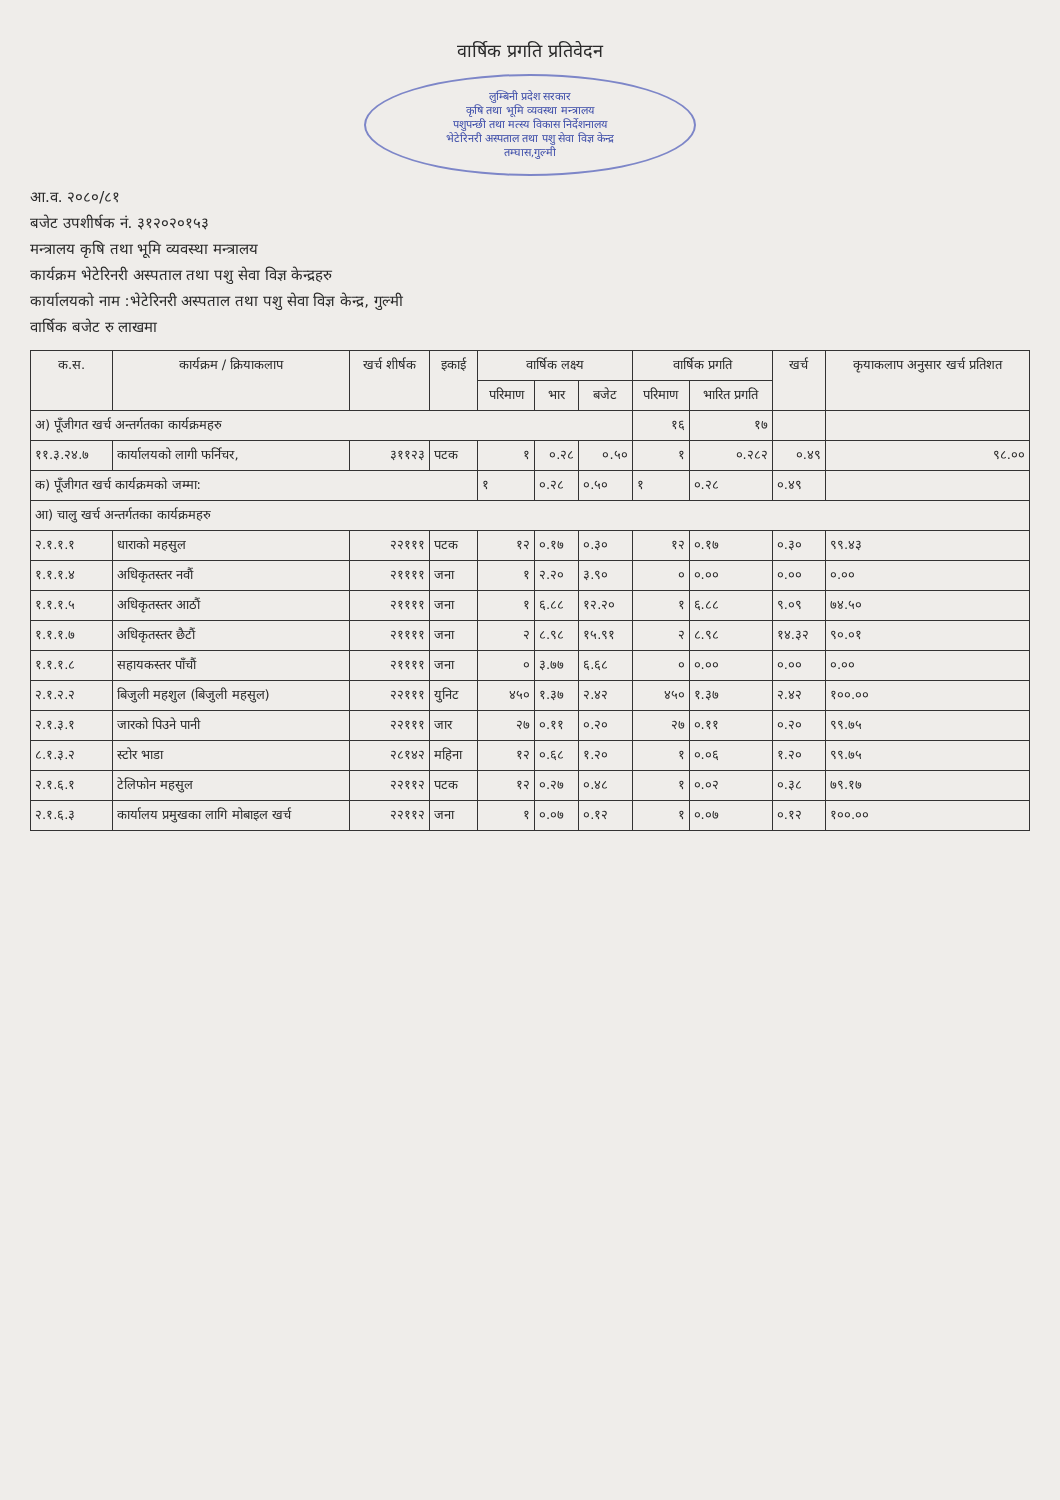वार्षिक प्रगति प्रतिवेदन
लुम्बिनी प्रदेश सरकार
कृषि तथा भूमि व्यवस्था मन्त्रालय
पशुपन्छी तथा मत्स्य विकास निर्देशनालय
भेटेरिनरी अस्पताल तथा पशु सेवा विज्ञ केन्द्र
तम्घास,गुल्मी
आ.व. २०८०/८१
बजेट उपशीर्षक नं. ३१२०२०१५३
मन्त्रालय कृषि तथा भूमि व्यवस्था मन्त्रालय
कार्यक्रम भेटेरिनरी अस्पताल तथा पशु सेवा विज्ञ केन्द्रहरु
कार्यालयको नाम :भेटेरिनरी अस्पताल तथा पशु सेवा विज्ञ केन्द्र, गुल्मी
वार्षिक बजेट रु लाखमा
| क.स. | कार्यक्रम / क्रियाकलाप | खर्च शीर्षक | इकाई | वार्षिक लक्ष्य | | | वार्षिक प्रगति | | खर्च | कृयाकलाप अनुसार खर्च प्रतिशत |
| --- | --- | --- | --- | --- | --- | --- | --- | --- | --- | --- |
| | | | | परिमाण | भार | बजेट | परिमाण | भारित प्रगति | | |
| अ) पूँजीगत खर्च अन्तर्गतका कार्यक्रमहरु | | | | | | | १६ | १७ | | |
| ११.३.२४.७ | कार्यालयको लागी फर्निचर, | ३११२३ | पटक | १ | ०.२८ | ०.५० | १ | ०.२८२ | ०.४९ | ९८.०० |
| क) पूँजीगत खर्च कार्यक्रमको जम्मा: | | | | १ | ०.२८ | ०.५० | १ | ०.२८ | ०.४९ | |
| आ) चालु खर्च अन्तर्गतका कार्यक्रमहरु | | | | | | | | | | |
| २.१.१.१ | धाराको महसुल | २२१११ | पटक | १२ | ०.१७ | ०.३० | १२ | ०.१७ | ०.३० | ९९.४३ |
| १.१.१.४ | अधिकृतस्तर नवौं | २११११ | जना | १ | २.२० | ३.९० | ० | ०.०० | ०.०० | ०.०० |
| १.१.१.५ | अधिकृतस्तर आठौं | २११११ | जना | १ | ६.८८ | १२.२० | १ | ६.८८ | ९.०९ | ७४.५० |
| १.१.१.७ | अधिकृतस्तर छैटौं | २११११ | जना | २ | ८.९८ | १५.९१ | २ | ८.९८ | १४.३२ | ९०.०१ |
| १.१.१.८ | सहायकस्तर पाँचौं | २११११ | जना | ० | ३.७७ | ६.६८ | ० | ०.०० | ०.०० | ०.०० |
| २.१.२.२ | बिजुली महशुल (बिजुली महसुल) | २२१११ | युनिट | ४५० | १.३७ | २.४२ | ४५० | १.३७ | २.४२ | १००.०० |
| २.१.३.१ | जारको पिउने पानी | २२१११ | जार | २७ | ०.११ | ०.२० | २७ | ०.११ | ०.२० | ९९.७५ |
| ८.१.३.२ | स्टोर भाडा | २८१४२ | महिना | १२ | ०.६८ | १.२० | १ | ०.०६ | १.२० | ९९.७५ |
| २.१.६.१ | टेलिफोन महसुल | २२११२ | पटक | १२ | ०.२७ | ०.४८ | १ | ०.०२ | ०.३८ | ७९.१७ |
| २.१.६.३ | कार्यालय प्रमुखका लागि मोबाइल खर्च | २२११२ | जना | १ | ०.०७ | ०.१२ | १ | ०.०७ | ०.१२ | १००.०० |